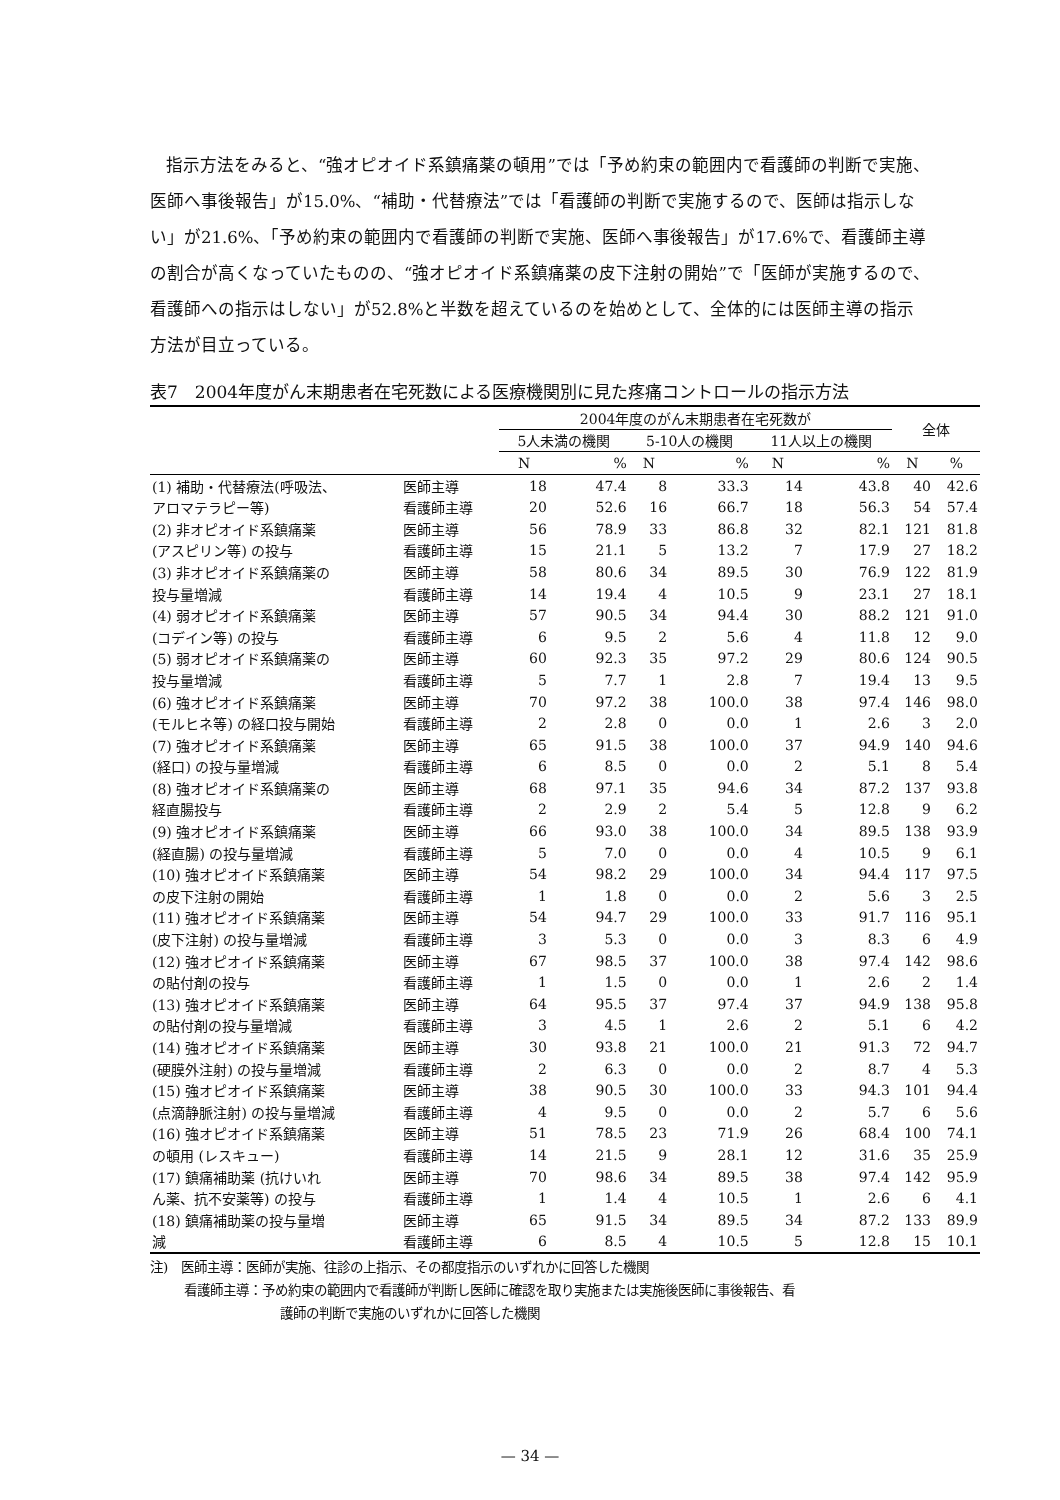指示方法をみると、“強オピオイド系鎮痛薬の頓用”では「予め約束の範囲内で看護師の判断で実施、医師へ事後報告」が15.0%、“補助・代替療法”では「看護師の判断で実施するので、医師は指示しない」が21.6%、「予め約束の範囲内で看護師の判断で実施、医師へ事後報告」が17.6%で、看護師主導の割合が高くなっていたものの、“強オピオイド系鎮痛薬の皮下注射の開始”で「医師が実施するので、看護師への指示はしない」が52.8%と半数を超えているのを始めとして、全体的には医師主導の指示方法が目立っている。
表7　2004年度がん末期患者在宅死数による医療機関別に見た疼痛コントロールの指示方法
| | | 2004年度のがん末期患者在宅死数が | | | | | | 全体 | |
| --- | --- | --- | --- | --- | --- | --- | --- | --- | --- |
| | | 5人未満の機関 | | 5-10人の機関 | | 11人以上の機関 | | | |
| | | N | % | N | % | N | % | N | % |
| (1) 補助・代替療法(呼吸法、 | 医師主導 | 18 | 47.4 | 8 | 33.3 | 14 | 43.8 | 40 | 42.6 |
| アロマテラピー等) | 看護師主導 | 20 | 52.6 | 16 | 66.7 | 18 | 56.3 | 54 | 57.4 |
| (2) 非オピオイド系鎮痛薬 | 医師主導 | 56 | 78.9 | 33 | 86.8 | 32 | 82.1 | 121 | 81.8 |
| (アスピリン等) の投与 | 看護師主導 | 15 | 21.1 | 5 | 13.2 | 7 | 17.9 | 27 | 18.2 |
| (3) 非オピオイド系鎮痛薬の | 医師主導 | 58 | 80.6 | 34 | 89.5 | 30 | 76.9 | 122 | 81.9 |
| 投与量増減 | 看護師主導 | 14 | 19.4 | 4 | 10.5 | 9 | 23.1 | 27 | 18.1 |
| (4) 弱オピオイド系鎮痛薬 | 医師主導 | 57 | 90.5 | 34 | 94.4 | 30 | 88.2 | 121 | 91.0 |
| (コデイン等) の投与 | 看護師主導 | 6 | 9.5 | 2 | 5.6 | 4 | 11.8 | 12 | 9.0 |
| (5) 弱オピオイド系鎮痛薬の | 医師主導 | 60 | 92.3 | 35 | 97.2 | 29 | 80.6 | 124 | 90.5 |
| 投与量増減 | 看護師主導 | 5 | 7.7 | 1 | 2.8 | 7 | 19.4 | 13 | 9.5 |
| (6) 強オピオイド系鎮痛薬 | 医師主導 | 70 | 97.2 | 38 | 100.0 | 38 | 97.4 | 146 | 98.0 |
| (モルヒネ等) の経口投与開始 | 看護師主導 | 2 | 2.8 | 0 | 0.0 | 1 | 2.6 | 3 | 2.0 |
| (7) 強オピオイド系鎮痛薬 | 医師主導 | 65 | 91.5 | 38 | 100.0 | 37 | 94.9 | 140 | 94.6 |
| (経口) の投与量増減 | 看護師主導 | 6 | 8.5 | 0 | 0.0 | 2 | 5.1 | 8 | 5.4 |
| (8) 強オピオイド系鎮痛薬の | 医師主導 | 68 | 97.1 | 35 | 94.6 | 34 | 87.2 | 137 | 93.8 |
| 経直腸投与 | 看護師主導 | 2 | 2.9 | 2 | 5.4 | 5 | 12.8 | 9 | 6.2 |
| (9) 強オピオイド系鎮痛薬 | 医師主導 | 66 | 93.0 | 38 | 100.0 | 34 | 89.5 | 138 | 93.9 |
| (経直腸) の投与量増減 | 看護師主導 | 5 | 7.0 | 0 | 0.0 | 4 | 10.5 | 9 | 6.1 |
| (10) 強オピオイド系鎮痛薬 | 医師主導 | 54 | 98.2 | 29 | 100.0 | 34 | 94.4 | 117 | 97.5 |
| の皮下注射の開始 | 看護師主導 | 1 | 1.8 | 0 | 0.0 | 2 | 5.6 | 3 | 2.5 |
| (11) 強オピオイド系鎮痛薬 | 医師主導 | 54 | 94.7 | 29 | 100.0 | 33 | 91.7 | 116 | 95.1 |
| (皮下注射) の投与量増減 | 看護師主導 | 3 | 5.3 | 0 | 0.0 | 3 | 8.3 | 6 | 4.9 |
| (12) 強オピオイド系鎮痛薬 | 医師主導 | 67 | 98.5 | 37 | 100.0 | 38 | 97.4 | 142 | 98.6 |
| の貼付剤の投与 | 看護師主導 | 1 | 1.5 | 0 | 0.0 | 1 | 2.6 | 2 | 1.4 |
| (13) 強オピオイド系鎮痛薬 | 医師主導 | 64 | 95.5 | 37 | 97.4 | 37 | 94.9 | 138 | 95.8 |
| の貼付剤の投与量増減 | 看護師主導 | 3 | 4.5 | 1 | 2.6 | 2 | 5.1 | 6 | 4.2 |
| (14) 強オピオイド系鎮痛薬 | 医師主導 | 30 | 93.8 | 21 | 100.0 | 21 | 91.3 | 72 | 94.7 |
| (硬膜外注射) の投与量増減 | 看護師主導 | 2 | 6.3 | 0 | 0.0 | 2 | 8.7 | 4 | 5.3 |
| (15) 強オピオイド系鎮痛薬 | 医師主導 | 38 | 90.5 | 30 | 100.0 | 33 | 94.3 | 101 | 94.4 |
| (点滴静脈注射) の投与量増減 | 看護師主導 | 4 | 9.5 | 0 | 0.0 | 2 | 5.7 | 6 | 5.6 |
| (16) 強オピオイド系鎮痛薬 | 医師主導 | 51 | 78.5 | 23 | 71.9 | 26 | 68.4 | 100 | 74.1 |
| の頓用 (レスキュー) | 看護師主導 | 14 | 21.5 | 9 | 28.1 | 12 | 31.6 | 35 | 25.9 |
| (17) 鎮痛補助薬 (抗けいれ | 医師主導 | 70 | 98.6 | 34 | 89.5 | 38 | 97.4 | 142 | 95.9 |
| ん薬、抗不安薬等) の投与 | 看護師主導 | 1 | 1.4 | 4 | 10.5 | 1 | 2.6 | 6 | 4.1 |
| (18) 鎮痛補助薬の投与量増 | 医師主導 | 65 | 91.5 | 34 | 89.5 | 34 | 87.2 | 133 | 89.9 |
| 減 | 看護師主導 | 6 | 8.5 | 4 | 10.5 | 5 | 12.8 | 15 | 10.1 |
注)　医師主導：医師が実施、往診の上指示、その都度指示のいずれかに回答した機関
看護師主導：予め約束の範囲内で看護師が判断し医師に確認を取り実施または実施後医師に事後報告、看
護師の判断で実施のいずれかに回答した機関
— 34 —